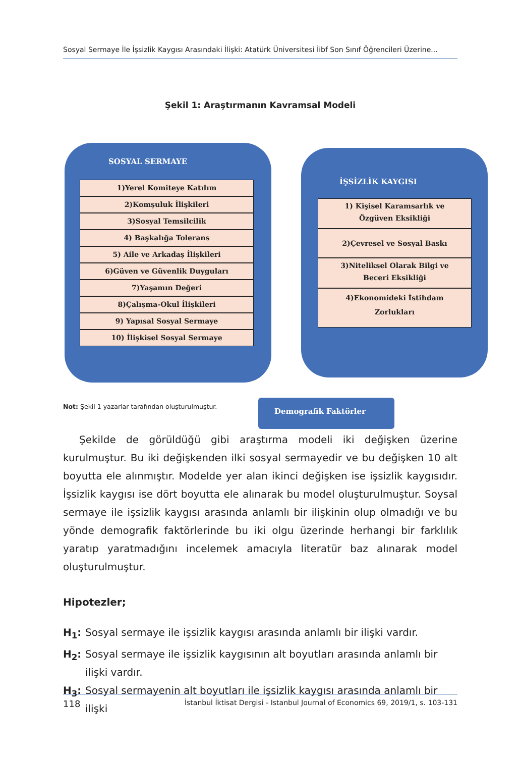Sosyal Sermaye İle İşsizlik Kaygısı Arasındaki İlişki: Atatürk Üniversitesi İibf Son Sınıf Öğrencileri Üzerine...
Şekil 1: Araştırmanın Kavramsal Modeli
SOSYAL SERMAYE
1)Yerel Komiteye Katılım
2)Komşuluk İlişkileri
3)Sosyal Temsilcilik
4) Başkalığa Tolerans
5) Aile ve Arkadaş İlişkileri
6)Güven ve Güvenlik Duyguları
7)Yaşamın Değeri
8)Çalışma-Okul İlişkileri
9) Yapısal Sosyal Sermaye
10) İlişkisel Sosyal Sermaye
İŞSİZLİK KAYGISI
1) Kişisel Karamsarlık ve
Özgüven Eksikliği
2)Çevresel ve Sosyal Baskı
3)Niteliksel Olarak Bilgi ve
Beceri Eksikliği
4)Ekonomideki İstihdam
Zorlukları
Demografik Faktörler
Not: Şekil 1 yazarlar tarafından oluşturulmuştur.
Şekilde de görüldüğü gibi araştırma modeli iki değişken üzerine kurulmuştur. Bu iki değişkenden ilki sosyal sermayedir ve bu değişken 10 alt boyutta ele alınmıştır. Modelde yer alan ikinci değişken ise işsizlik kaygısıdır. İşsizlik kaygısı ise dört boyutta ele alınarak bu model oluşturulmuştur. Soysal sermaye ile işsizlik kaygısı arasında anlamlı bir ilişkinin olup olmadığı ve bu yönde demografik faktörlerinde bu iki olgu üzerinde herhangi bir farklılık yaratıp yaratmadığını incelemek amacıyla literatür baz alınarak model oluşturulmuştur.
Hipotezler;
H<sub>1</sub>: Sosyal sermaye ile işsizlik kaygısı arasında anlamlı bir ilişki vardır.
H<sub>2</sub>: Sosyal sermaye ile işsizlik kaygısının alt boyutları arasında anlamlı bir ilişki vardır.
H<sub>3</sub>: Sosyal sermayenin alt boyutları ile işsizlik kaygısı arasında anlamlı bir ilişki
118 İstanbul İktisat Dergisi - Istanbul Journal of Economics 69, 2019/1, s. 103-131